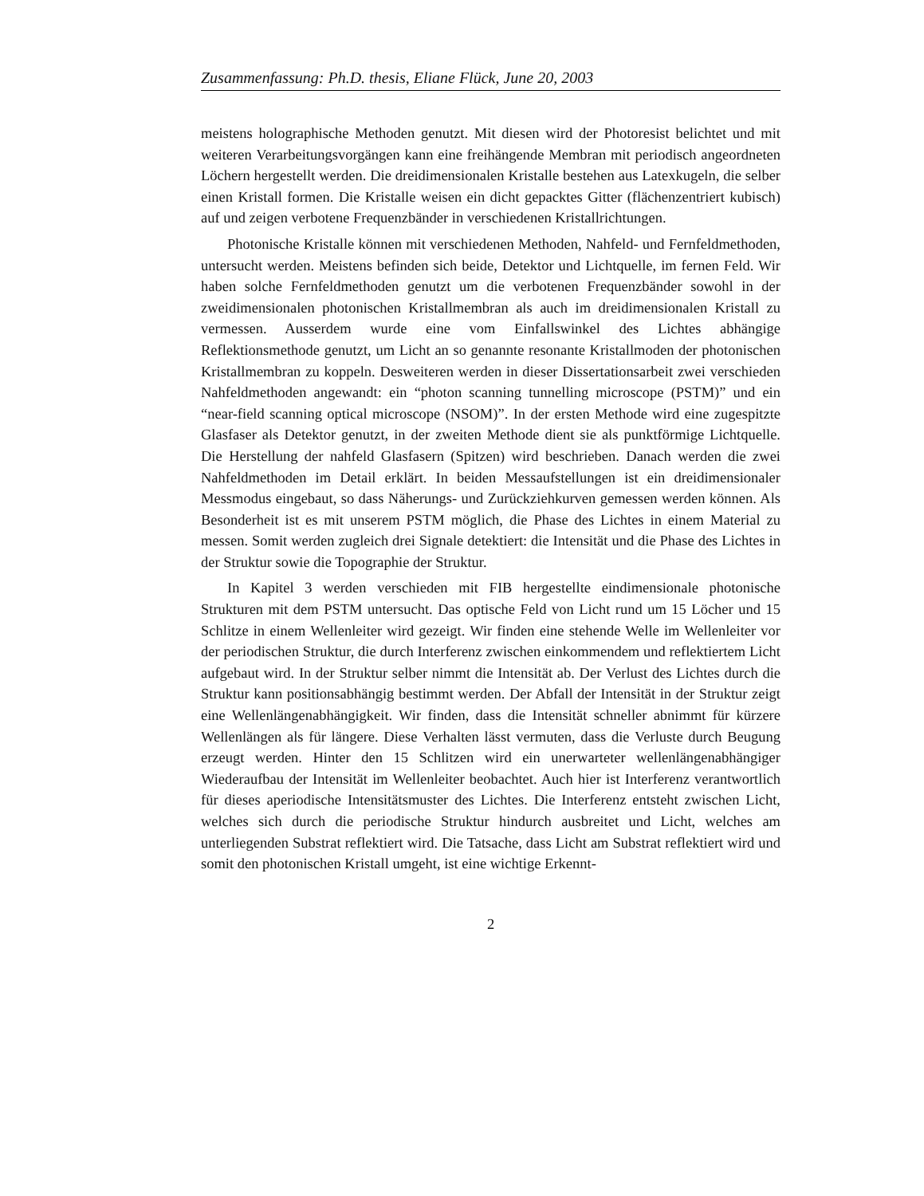Zusammenfassung: Ph.D. thesis, Eliane Flück, June 20, 2003
meistens holographische Methoden genutzt. Mit diesen wird der Photoresist belichtet und mit weiteren Verarbeitungsvorgängen kann eine freihängende Membran mit periodisch angeordneten Löchern hergestellt werden. Die dreidimensionalen Kristalle bestehen aus Latexkugeln, die selber einen Kristall formen. Die Kristalle weisen ein dicht gepacktes Gitter (flächenzentriert kubisch) auf und zeigen verbotene Frequenzbänder in verschiedenen Kristallrichtungen.
Photonische Kristalle können mit verschiedenen Methoden, Nahfeld- und Fernfeldmethoden, untersucht werden. Meistens befinden sich beide, Detektor und Lichtquelle, im fernen Feld. Wir haben solche Fernfeldmethoden genutzt um die verbotenen Frequenzbänder sowohl in der zweidimensionalen photonischen Kristallmembran als auch im dreidimensionalen Kristall zu vermessen. Ausserdem wurde eine vom Einfallswinkel des Lichtes abhängige Reflektionsmethode genutzt, um Licht an so genannte resonante Kristallmoden der photonischen Kristallmembran zu koppeln. Desweiteren werden in dieser Dissertationsarbeit zwei verschieden Nahfeldmethoden angewandt: ein “photon scanning tunnelling microscope (PSTM)” und ein “near-field scanning optical microscope (NSOM)”. In der ersten Methode wird eine zugespitzte Glasfaser als Detektor genutzt, in der zweiten Methode dient sie als punktförmige Lichtquelle. Die Herstellung der nahfeld Glasfasern (Spitzen) wird beschrieben. Danach werden die zwei Nahfeldmethoden im Detail erklärt. In beiden Messaufstellungen ist ein dreidimensionaler Messmodus eingebaut, so dass Näherungs- und Zurückziehkurven gemessen werden können. Als Besonderheit ist es mit unserem PSTM möglich, die Phase des Lichtes in einem Material zu messen. Somit werden zugleich drei Signale detektiert: die Intensität und die Phase des Lichtes in der Struktur sowie die Topographie der Struktur.
In Kapitel 3 werden verschieden mit FIB hergestellte eindimensionale photonische Strukturen mit dem PSTM untersucht. Das optische Feld von Licht rund um 15 Löcher und 15 Schlitze in einem Wellenleiter wird gezeigt. Wir finden eine stehende Welle im Wellenleiter vor der periodischen Struktur, die durch Interferenz zwischen einkommendem und reflektiertem Licht aufgebaut wird. In der Struktur selber nimmt die Intensität ab. Der Verlust des Lichtes durch die Struktur kann positionsabhängig bestimmt werden. Der Abfall der Intensität in der Struktur zeigt eine Wellenlängenabhängigkeit. Wir finden, dass die Intensität schneller abnimmt für kürzere Wellenlängen als für längere. Diese Verhalten lässt vermuten, dass die Verluste durch Beugung erzeugt werden. Hinter den 15 Schlitzen wird ein unerwarteter wellenlängenabhängiger Wiederaufbau der Intensität im Wellenleiter beobachtet. Auch hier ist Interferenz verantwortlich für dieses aperiodische Intensitätsmuster des Lichtes. Die Interferenz entsteht zwischen Licht, welches sich durch die periodische Struktur hindurch ausbreitet und Licht, welches am unterliegenden Substrat reflektiert wird. Die Tatsache, dass Licht am Substrat reflektiert wird und somit den photonischen Kristall umgeht, ist eine wichtige Erkennt-
2